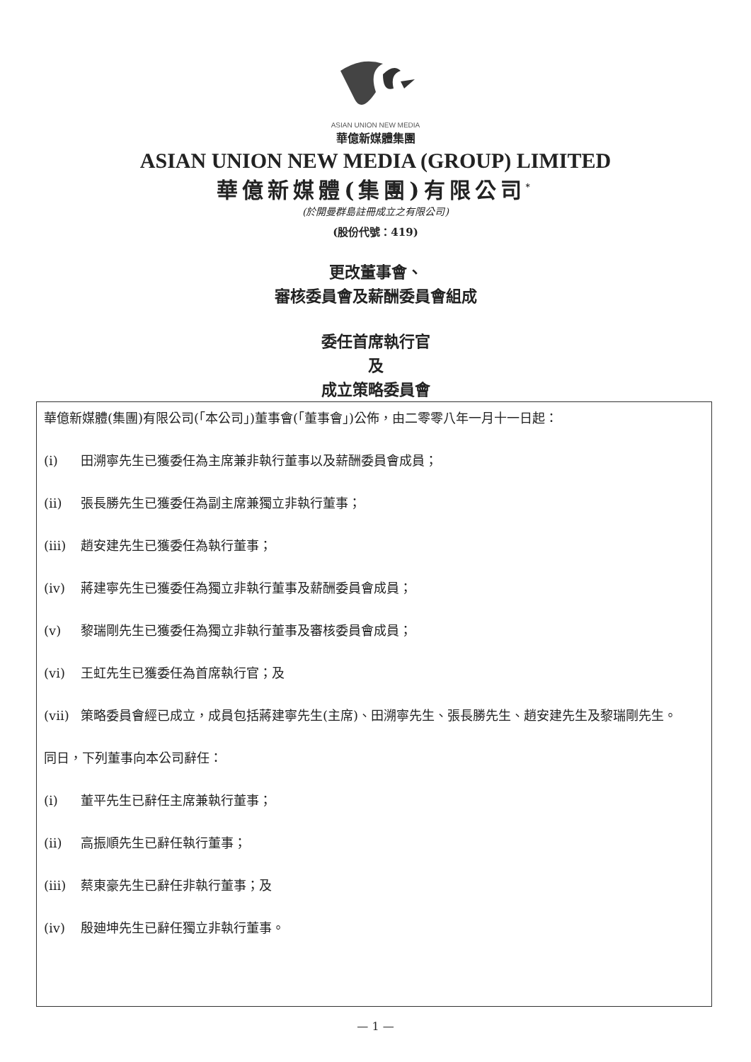ASIAN UNION NEW MEDIA
華億新媒體集團
ASIAN UNION NEW MEDIA (GROUP) LIMITED
華億新媒體(集團)有限公司<sup>*</sup>
(於開曼群島註冊成立之有限公司)
(股份代號：419)
更改董事會、
審核委員會及薪酬委員會組成
委任首席執行官
及
成立策略委員會
華億新媒體(集團)有限公司(「本公司」)董事會(「董事會」)公佈，由二零零八年一月十一日起：
(i) 田溯寧先生已獲委任為主席兼非執行董事以及薪酬委員會成員；
(ii) 張長勝先生已獲委任為副主席兼獨立非執行董事；
(iii) 趙安建先生已獲委任為執行董事；
(iv) 蔣建寧先生已獲委任為獨立非執行董事及薪酬委員會成員；
(v) 黎瑞剛先生已獲委任為獨立非執行董事及審核委員會成員；
(vi) 王虹先生已獲委任為首席執行官；及
(vii) 策略委員會經已成立，成員包括蔣建寧先生(主席)、田溯寧先生、張長勝先生、趙安建先生及黎瑞剛先生。
同日，下列董事向本公司辭任：
(i) 董平先生已辭任主席兼執行董事；
(ii) 高振順先生已辭任執行董事；
(iii) 蔡東豪先生已辭任非執行董事；及
(iv) 殷廸坤先生已辭任獨立非執行董事。
— 1 —